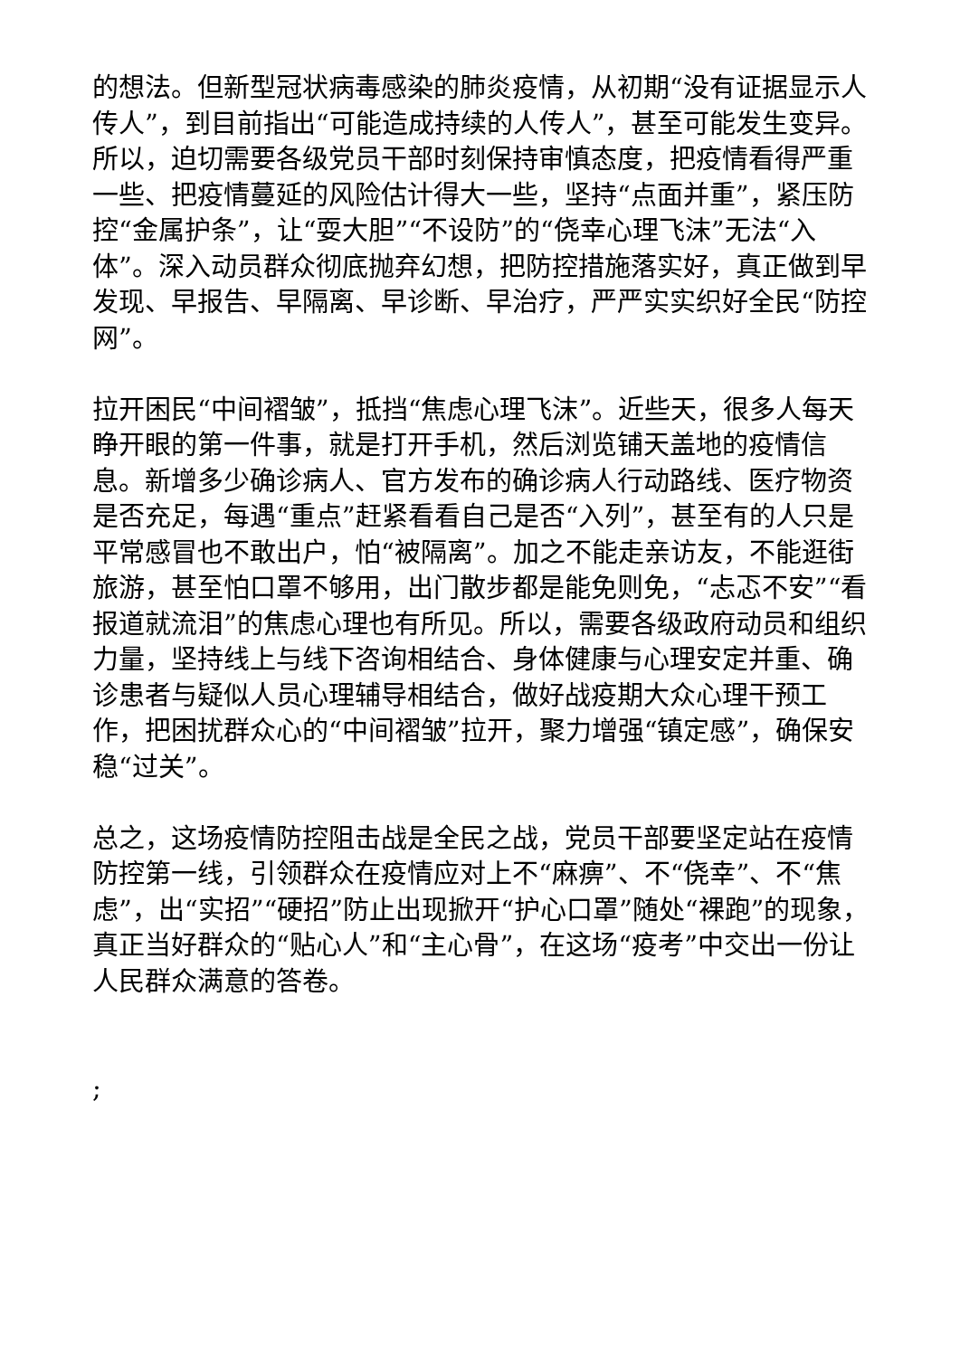的想法。但新型冠状病毒感染的肺炎疫情，从初期“没有证据显示人传人”，到目前指出“可能造成持续的人传人”，甚至可能发生变异。所以，迫切需要各级党员干部时刻保持审慎态度，把疫情看得严重一些、把疫情蔓延的风险估计得大一些，坚持“点面并重”，紧压防控“金属护条”，让“耍大胆”“不设防”的“侥幸心理飞沫”无法“入体”。深入动员群众彻底抛弃幻想，把防控措施落实好，真正做到早发现、早报告、早隔离、早诊断、早治疗，严严实实织好全民“防控网”。
拉开困民“中间褶皱”，抵挡“焦虑心理飞沫”。近些天，很多人每天睁开眼的第一件事，就是打开手机，然后浏览铺天盖地的疫情信息。新增多少确诊病人、官方发布的确诊病人行动路线、医疗物资是否充足，每遇“重点”赶紧看看自己是否“入列”，甚至有的人只是平常感冒也不敢出户，怕“被隔离”。加之不能走亲访友，不能逛街旅游，甚至怕口罩不够用，出门散步都是能免则免，“忐忑不安”“看报道就流泪”的焦虑心理也有所见。所以，需要各级政府动员和组织力量，坚持线上与线下咨询相结合、身体健康与心理安定并重、确诊患者与疑似人员心理辅导相结合，做好战疫期大众心理干预工作，把困扰群众心的“中间褶皱”拉开，聚力增强“镇定感”，确保安稳“过关”。
总之，这场疫情防控阻击战是全民之战，党员干部要坚定站在疫情防控第一线，引领群众在疫情应对上不“麻痹”、不“侥幸”、不“焦虑”，出“实招”“硬招”防止出现掀开“护心口罩”随处“裸跑”的现象，真正当好群众的“贴心人”和“主心骨”，在这场“疫考”中交出一份让人民群众满意的答卷。
;